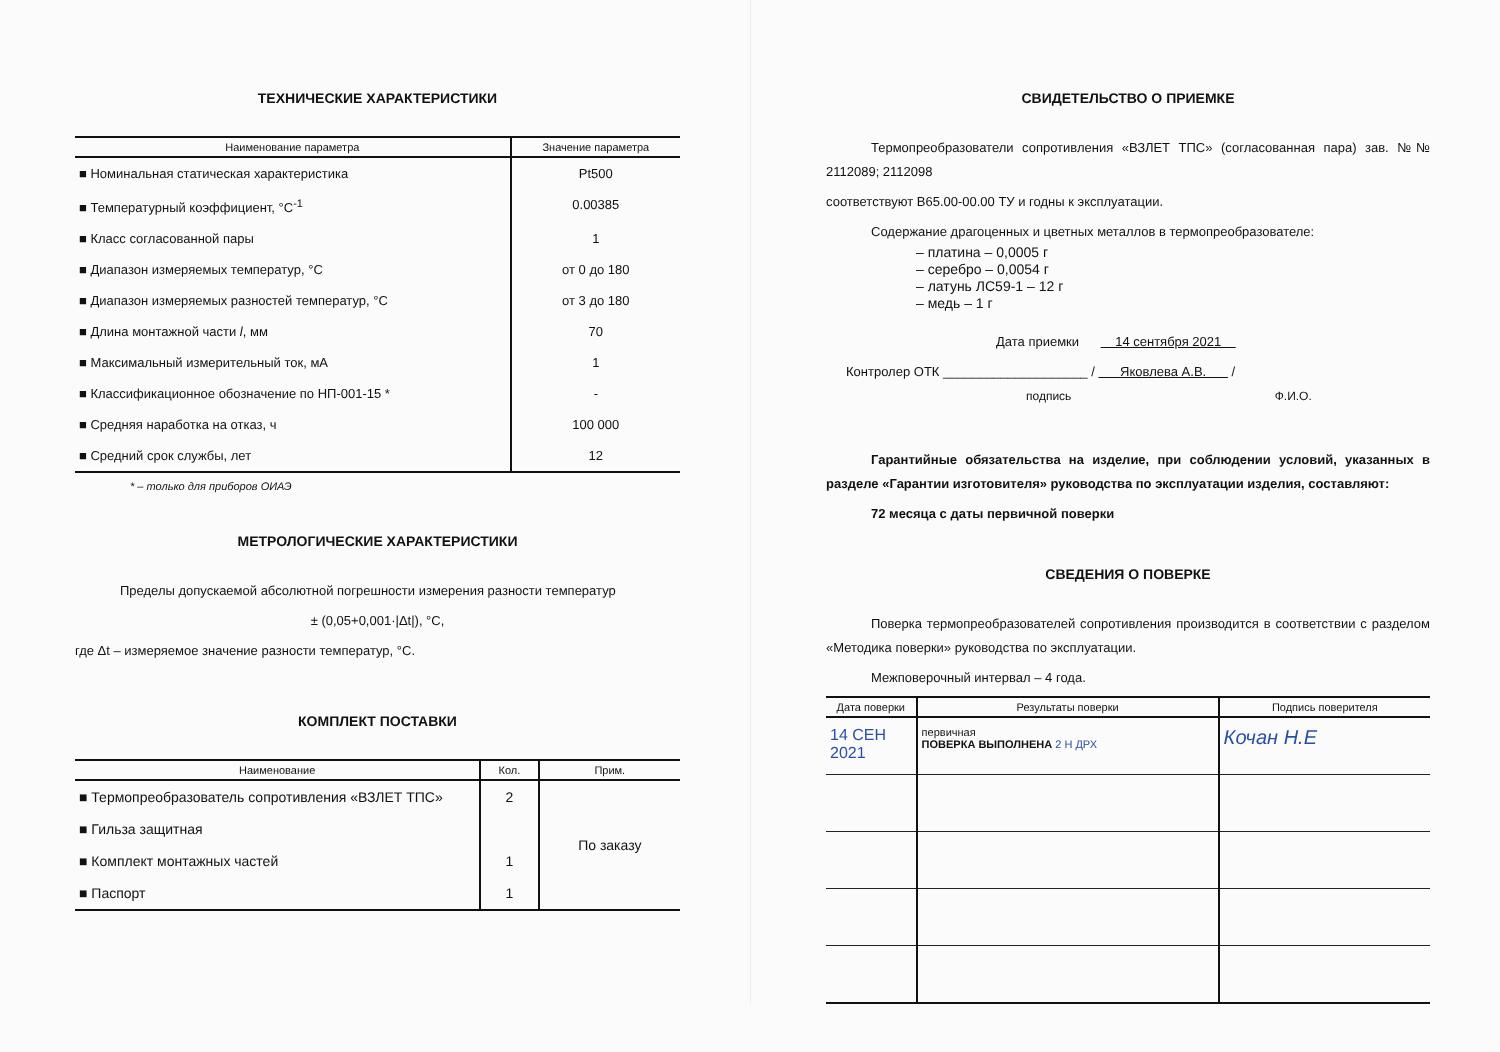ТЕХНИЧЕСКИЕ ХАРАКТЕРИСТИКИ
| Наименование параметра | Значение параметра |
| --- | --- |
| ■ Номинальная статическая характеристика | Pt500 |
| ■ Температурный коэффициент, °С<sup>-1</sup> | 0.00385 |
| ■ Класс согласованной пары | 1 |
| ■ Диапазон измеряемых температур, °С | от 0 до 180 |
| ■ Диапазон измеряемых разностей температур, °С | от 3 до 180 |
| ■ Длина монтажной части l , мм | 70 |
| ■ Максимальный измерительный ток, мА | 1 |
| ■ Классификационное обозначение по НП-001-15 * | - |
| ■ Средняя наработка на отказ, ч | 100 000 |
| ■ Средний срок службы, лет | 12 |
* – только для приборов ОИАЭ
МЕТРОЛОГИЧЕСКИЕ ХАРАКТЕРИСТИКИ
Пределы допускаемой абсолютной погрешности измерения разности температур
± (0,05+0,001·|Δt|), °С,
где Δt – измеряемое значение разности температур, °С.
КОМПЛЕКТ ПОСТАВКИ
| Наименование | Кол. | Прим. |
| --- | --- | --- |
| ■ Термопреобразователь сопротивления «ВЗЛЕТ ТПС» | 2 | По заказу |
| ■ Гильза защитная | | |
| ■ Комплект монтажных частей | 1 | |
| ■ Паспорт | 1 | |
СВИДЕТЕЛЬСТВО О ПРИЕМКЕ
Термопреобразователи сопротивления «ВЗЛЕТ ТПС» (согласованная пара) зав. №№ 2112089; 2112098
соответствуют В65.00-00.00 ТУ и годны к эксплуатации.
Содержание драгоценных и цветных металлов в термопреобразователе:
– платина – 0,0005 г
– серебро – 0,0054 г
– латунь ЛС59-1 – 12 г
– медь – 1 г
Дата приемки 14 сентября 2021
Контролер ОТК ____________________ / Яковлева А.В. /
подпись Ф.И.О.
Гарантийные обязательства на изделие, при соблюдении условий, указанных в разделе «Гарантии изготовителя» руководства по эксплуатации изделия, составляют:
72 месяца с даты первичной поверки
СВЕДЕНИЯ О ПОВЕРКЕ
Поверка термопреобразователей сопротивления производится в соответствии с разделом «Методика поверки» руководства по эксплуатации.
Межповерочный интервал – 4 года.
| Дата поверки | Результаты поверки | Подпись поверителя |
| --- | --- | --- |
| 14 СЕН 2021 | первичная ПОВЕРКА ВЫПОЛНЕНА 2 Н ДРХ | Кочан Н.Е |